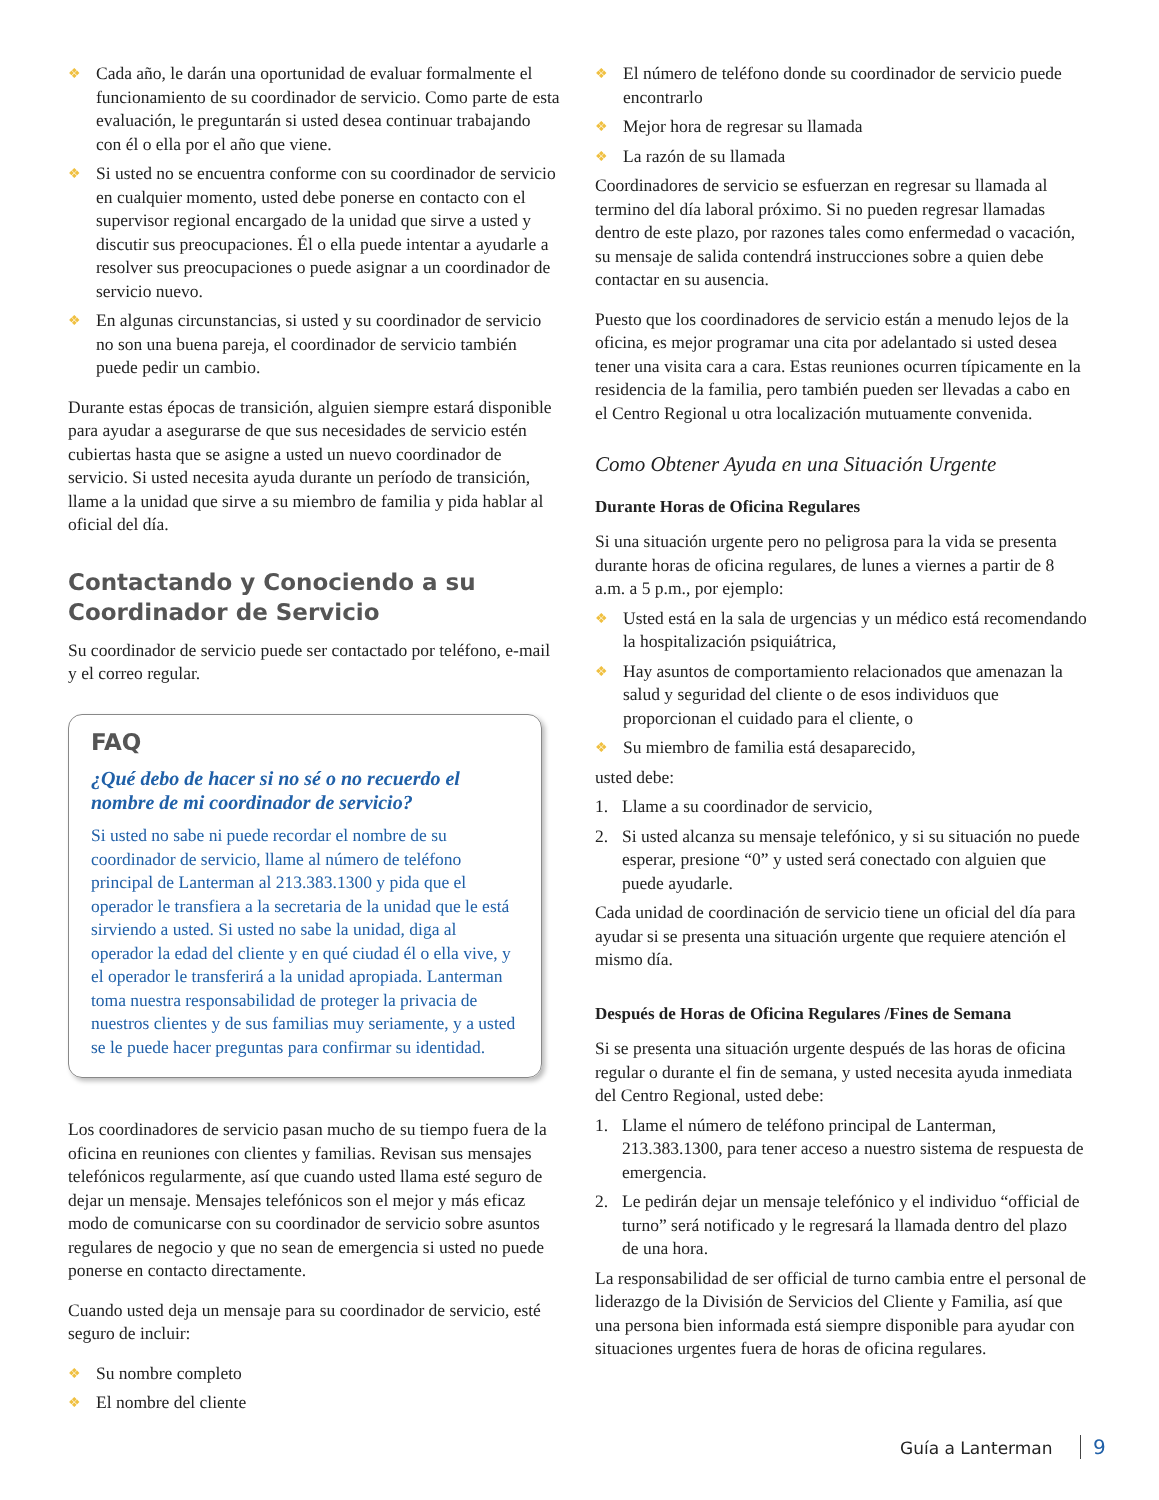❖ Cada año, le darán una oportunidad de evaluar formalmente el funcionamiento de su coordinador de servicio. Como parte de esta evaluación, le preguntarán si usted desea continuar trabajando con él o ella por el año que viene.
❖ Si usted no se encuentra conforme con su coordinador de servicio en cualquier momento, usted debe ponerse en contacto con el supervisor regional encargado de la unidad que sirve a usted y discutir sus preocupaciones. Él o ella puede intentar a ayudarle a resolver sus preocupaciones o puede asignar a un coordinador de servicio nuevo.
❖ En algunas circunstancias, si usted y su coordinador de servicio no son una buena pareja, el coordinador de servicio también puede pedir un cambio.
Durante estas épocas de transición, alguien siempre estará disponible para ayudar a asegurarse de que sus necesidades de servicio estén cubiertas hasta que se asigne a usted un nuevo coordinador de servicio. Si usted necesita ayuda durante un período de transición, llame a la unidad que sirve a su miembro de familia y pida hablar al oficial del día.
Contactando y Conociendo a su Coordinador de Servicio
Su coordinador de servicio puede ser contactado por teléfono, e-mail y el correo regular.
FAQ
¿Qué debo de hacer si no sé o no recuerdo el nombre de mi coordinador de servicio?
Si usted no sabe ni puede recordar el nombre de su coordinador de servicio, llame al número de teléfono principal de Lanterman al 213.383.1300 y pida que el operador le transfiera a la secretaria de la unidad que le está sirviendo a usted. Si usted no sabe la unidad, diga al operador la edad del cliente y en qué ciudad él o ella vive, y el operador le transferirá a la unidad apropiada. Lanterman toma nuestra responsabilidad de proteger la privacia de nuestros clientes y de sus familias muy seriamente, y a usted se le puede hacer preguntas para confirmar su identidad.
Los coordinadores de servicio pasan mucho de su tiempo fuera de la oficina en reuniones con clientes y familias. Revisan sus mensajes telefónicos regularmente, así que cuando usted llama esté seguro de dejar un mensaje. Mensajes telefónicos son el mejor y más eficaz modo de comunicarse con su coordinador de servicio sobre asuntos regulares de negocio y que no sean de emergencia si usted no puede ponerse en contacto directamente.
Cuando usted deja un mensaje para su coordinador de servicio, esté seguro de incluir:
❖ Su nombre completo
❖ El nombre del cliente
❖ El número de teléfono donde su coordinador de servicio puede encontrarlo
❖ Mejor hora de regresar su llamada
❖ La razón de su llamada
Coordinadores de servicio se esfuerzan en regresar su llamada al termino del día laboral próximo. Si no pueden regresar llamadas dentro de este plazo, por razones tales como enfermedad o vacación, su mensaje de salida contendrá instrucciones sobre a quien debe contactar en su ausencia.
Puesto que los coordinadores de servicio están a menudo lejos de la oficina, es mejor programar una cita por adelantado si usted desea tener una visita cara a cara. Estas reuniones ocurren típicamente en la residencia de la familia, pero también pueden ser llevadas a cabo en el Centro Regional u otra localización mutuamente convenida.
Como Obtener Ayuda en una Situación Urgente
Durante Horas de Oficina Regulares
Si una situación urgente pero no peligrosa para la vida se presenta durante horas de oficina regulares, de lunes a viernes a partir de 8 a.m. a 5 p.m., por ejemplo:
❖ Usted está en la sala de urgencias y un médico está recomendando la hospitalización psiquiátrica,
❖ Hay asuntos de comportamiento relacionados que amenazan la salud y seguridad del cliente o de esos individuos que proporcionan el cuidado para el cliente, o
❖ Su miembro de familia está desaparecido,
usted debe:
1. Llame a su coordinador de servicio,
2. Si usted alcanza su mensaje telefónico, y si su situación no puede esperar, presione “0” y usted será conectado con alguien que puede ayudarle.
Cada unidad de coordinación de servicio tiene un oficial del día para ayudar si se presenta una situación urgente que requiere atención el mismo día.
Después de Horas de Oficina Regulares /Fines de Semana
Si se presenta una situación urgente después de las horas de oficina regular o durante el fin de semana, y usted necesita ayuda inmediata del Centro Regional, usted debe:
1. Llame el número de teléfono principal de Lanterman, 213.383.1300, para tener acceso a nuestro sistema de respuesta de emergencia.
2. Le pedirán dejar un mensaje telefónico y el individuo “official de turno” será notificado y le regresará la llamada dentro del plazo de una hora.
La responsabilidad de ser official de turno cambia entre el personal de liderazgo de la División de Servicios del Cliente y Familia, así que una persona bien informada está siempre disponible para ayudar con situaciones urgentes fuera de horas de oficina regulares.
Guía a Lanterman 9